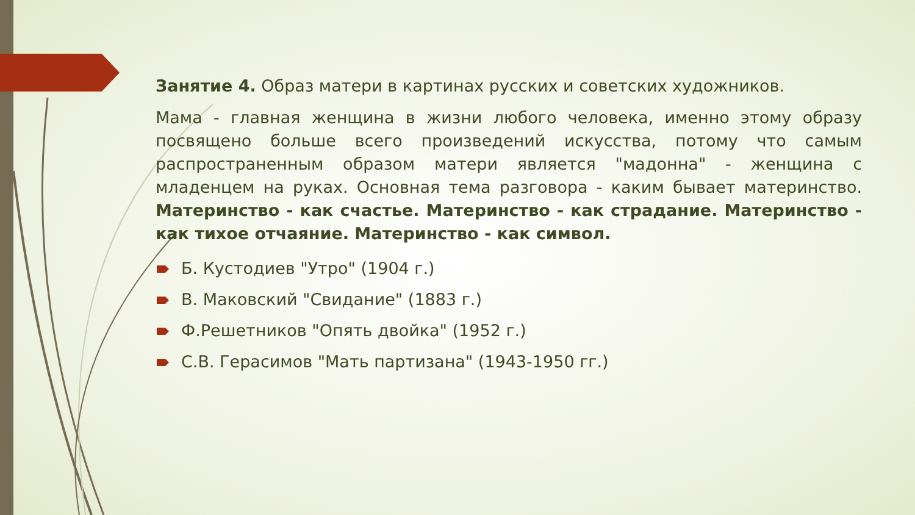Занятие 4. Образ матери в картинах русских и советских художников.
Мама - главная женщина в жизни любого человека, именно этому образу посвящено больше всего произведений искусства, потому что самым распространенным образом матери является "мадонна" - женщина с младенцем на руках. Основная тема разговора - каким бывает материнство. Материнство - как счастье. Материнство - как страдание. Материнство - как тихое отчаяние. Материнство - как символ.
Б. Кустодиев "Утро" (1904 г.)
В. Маковский "Свидание" (1883 г.)
Ф.Решетников "Опять двойка" (1952 г.)
С.В. Герасимов "Мать партизана" (1943-1950 гг.)